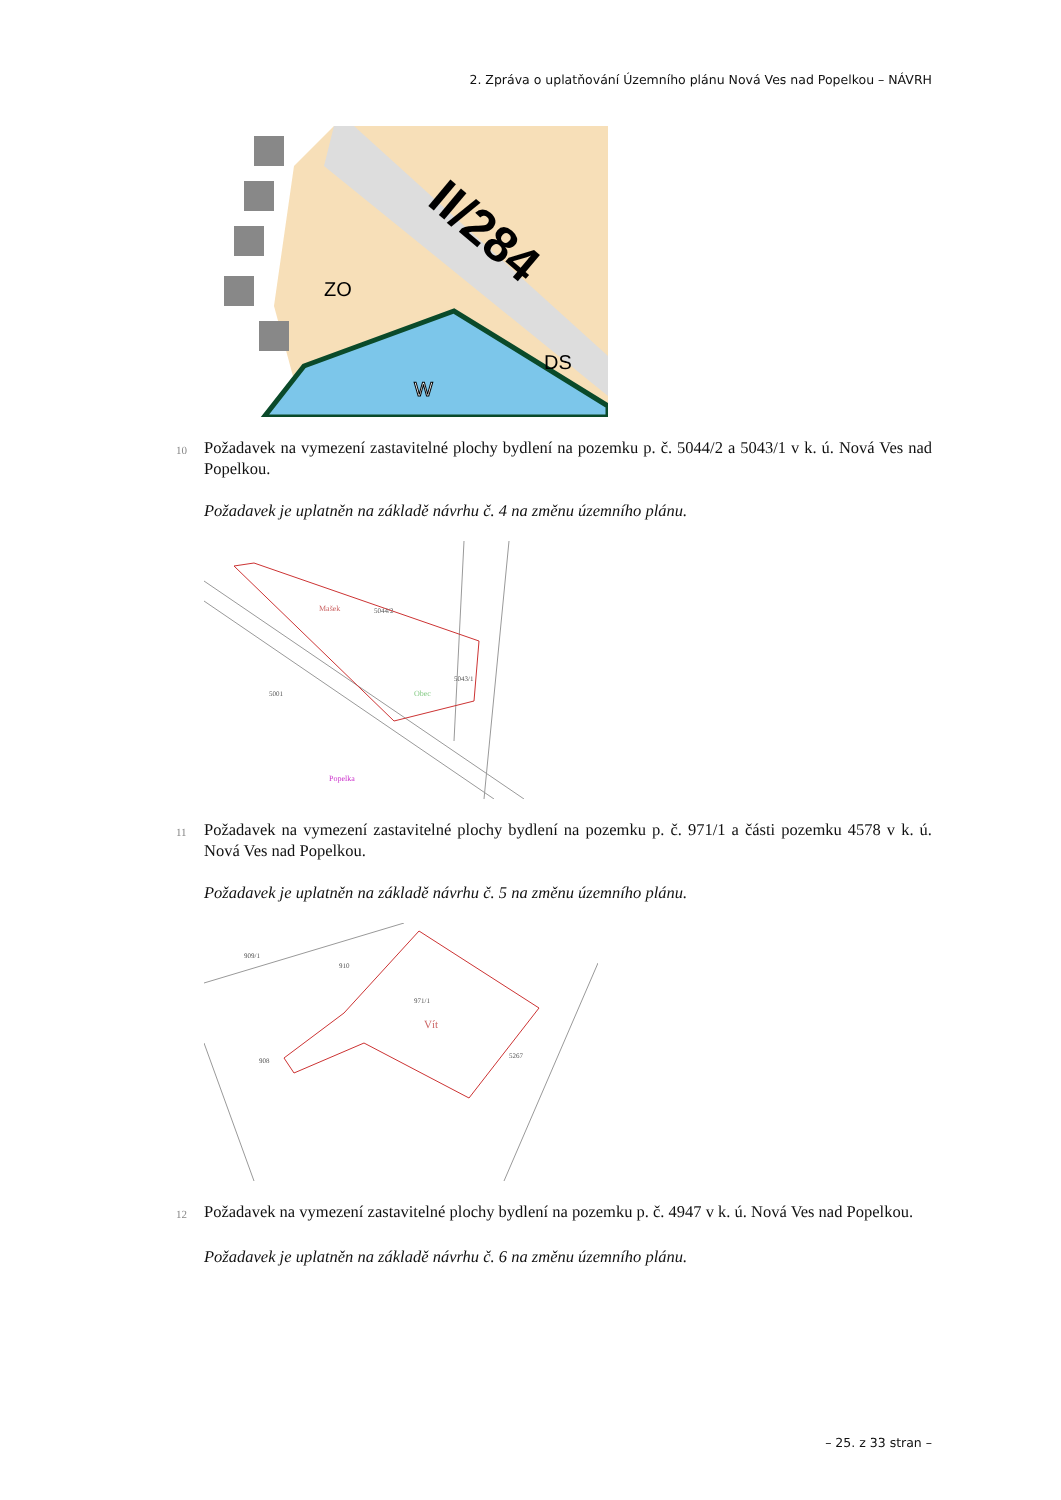2. Zpráva o uplatňování Územního plánu Nová Ves nad Popelkou – NÁVRH
II/284
ZO
DS
W
10
Požadavek na vymezení zastavitelné plochy bydlení na pozemku p. č. 5044/2 a 5043/1 v k. ú. Nová Ves nad Popelkou.
Požadavek je uplatněn na základě návrhu č. 4 na změnu územního plánu.
5044/2
5001
5043/1
Mašek
Obec
Popelka
11
Požadavek na vymezení zastavitelné plochy bydlení na pozemku p. č. 971/1 a části pozemku 4578 v k. ú. Nová Ves nad Popelkou.
Požadavek je uplatněn na základě návrhu č. 5 na změnu územního plánu.
971/1
Vít
908
910
5267
909/1
12
Požadavek na vymezení zastavitelné plochy bydlení na pozemku p. č. 4947 v k. ú. Nová Ves nad Popelkou.
Požadavek je uplatněn na základě návrhu č. 6 na změnu územního plánu.
– 25. z 33 stran –